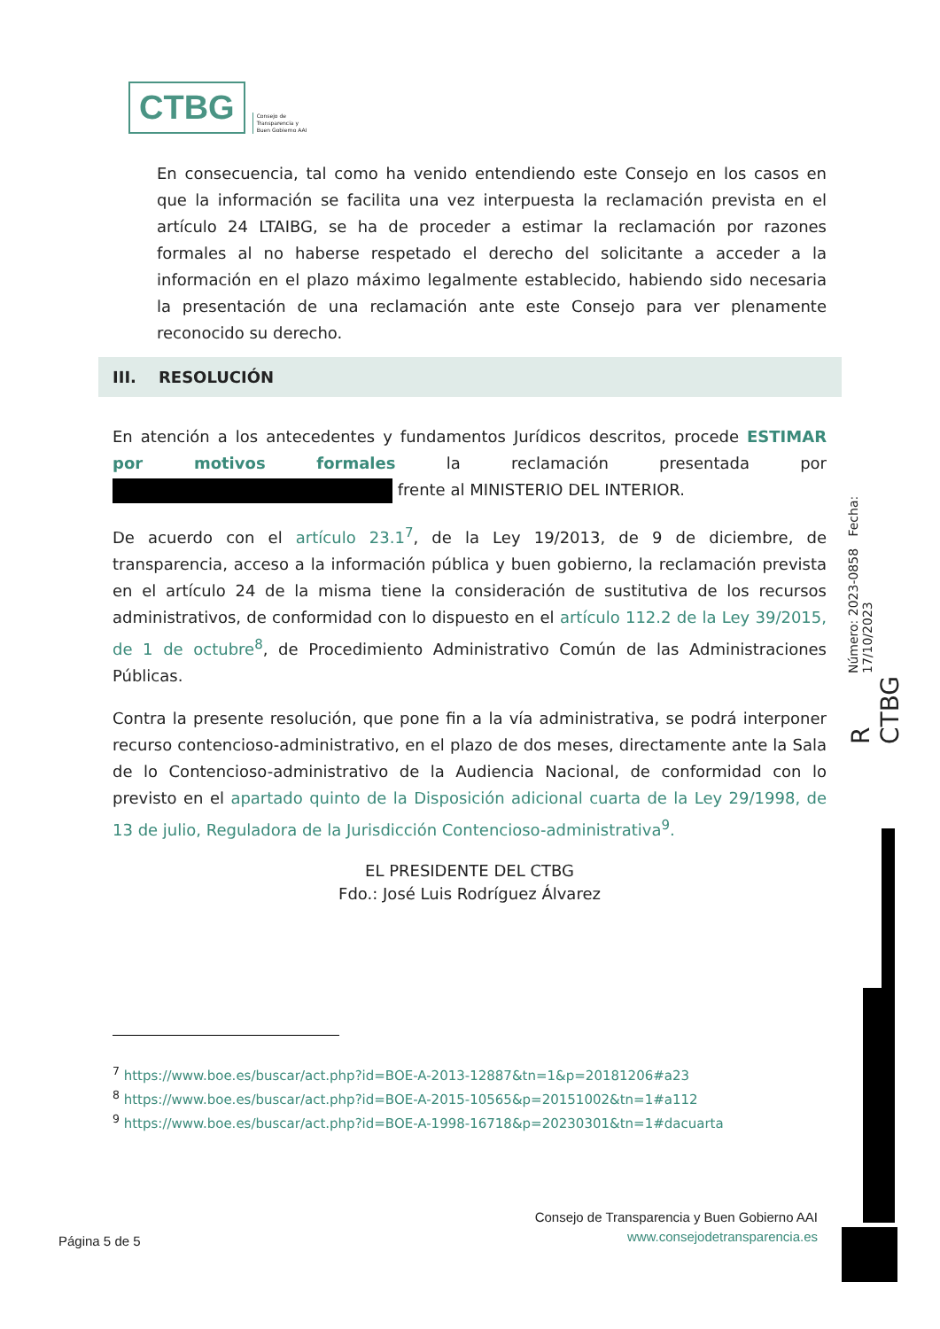CTBG
Consejo de
Transparencia y
Buen Gobierno AAI
En consecuencia, tal como ha venido entendiendo este Consejo en los casos en que la información se facilita una vez interpuesta la reclamación prevista en el artículo 24 LTAIBG, se ha de proceder a estimar la reclamación por razones formales al no haberse respetado el derecho del solicitante a acceder a la información en el plazo máximo legalmente establecido, habiendo sido necesaria la presentación de una reclamación ante este Consejo para ver plenamente reconocido su derecho.
III. RESOLUCIÓN
En atención a los antecedentes y fundamentos Jurídicos descritos, procede ESTIMAR por motivos formales la reclamación presentada por frente al MINISTERIO DEL INTERIOR.
De acuerdo con el artículo 23.1<sup>7</sup>, de la Ley 19/2013, de 9 de diciembre, de transparencia, acceso a la información pública y buen gobierno, la reclamación prevista en el artículo 24 de la misma tiene la consideración de sustitutiva de los recursos administrativos, de conformidad con lo dispuesto en el artículo 112.2 de la Ley 39/2015, de 1 de octubre<sup>8</sup>, de Procedimiento Administrativo Común de las Administraciones Públicas.
Contra la presente resolución, que pone fin a la vía administrativa, se podrá interponer recurso contencioso-administrativo, en el plazo de dos meses, directamente ante la Sala de lo Contencioso-administrativo de la Audiencia Nacional, de conformidad con lo previsto en el apartado quinto de la Disposición adicional cuarta de la Ley 29/1998, de 13 de julio, Reguladora de la Jurisdicción Contencioso-administrativa<sup>9</sup>.
EL PRESIDENTE DEL CTBG
Fdo.: José Luis Rodríguez Álvarez
<sup>7</sup> https://www.boe.es/buscar/act.php?id=BOE-A-2013-12887&tn=1&p=20181206#a23
<sup>8</sup> https://www.boe.es/buscar/act.php?id=BOE-A-2015-10565&p=20151002&tn=1#a112
<sup>9</sup> https://www.boe.es/buscar/act.php?id=BOE-A-1998-16718&p=20230301&tn=1#dacuarta
R CTBG Número: 2023-0858 Fecha: 17/10/2023
Consejo de Transparencia y Buen Gobierno AAI
www.consejodetransparencia.es
Página 5 de 5